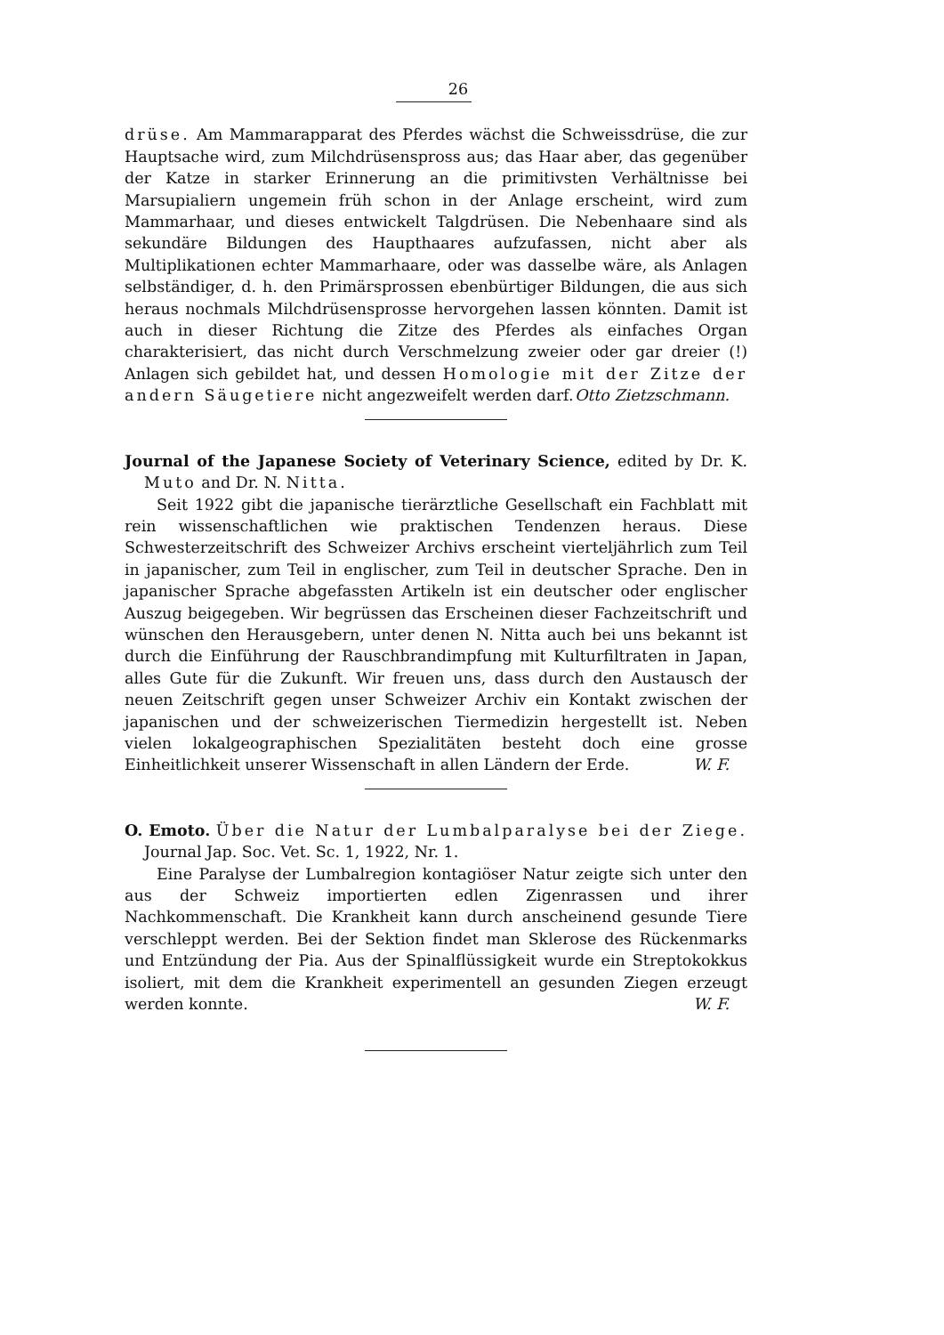26
drüse. Am Mammarapparat des Pferdes wächst die Schweissdrüse, die zur Hauptsache wird, zum Milchdrüsenspross aus; das Haar aber, das gegenüber der Katze in starker Erinnerung an die primitivsten Verhältnisse bei Marsupialiern ungemein früh schon in der Anlage erscheint, wird zum Mammarhaar, und dieses entwickelt Talgdrüsen. Die Nebenhaare sind als sekundäre Bildungen des Haupthaares aufzufassen, nicht aber als Multiplikationen echter Mammarhaare, oder was dasselbe wäre, als Anlagen selbständiger, d. h. den Primärsprossen ebenbürtiger Bildungen, die aus sich heraus nochmals Milchdrüsensprosse hervorgehen lassen könnten. Damit ist auch in dieser Richtung die Zitze des Pferdes als einfaches Organ charakterisiert, das nicht durch Verschmelzung zweier oder gar dreier (!) Anlagen sich gebildet hat, und dessen Homologie mit der Zitze der andern Säugetiere nicht angezweifelt werden darf. Otto Zietzschmann.
Journal of the Japanese Society of Veterinary Science, edited by Dr. K. Muto and Dr. N. Nitta.
Seit 1922 gibt die japanische tierärztliche Gesellschaft ein Fachblatt mit rein wissenschaftlichen wie praktischen Tendenzen heraus. Diese Schwesterzeitschrift des Schweizer Archivs erscheint vierteljährlich zum Teil in japanischer, zum Teil in englischer, zum Teil in deutscher Sprache. Den in japanischer Sprache abgefassten Artikeln ist ein deutscher oder englischer Auszug beigegeben. Wir begrüssen das Erscheinen dieser Fachzeitschrift und wünschen den Herausgebern, unter denen N. Nitta auch bei uns bekannt ist durch die Einführung der Rauschbrandimpfung mit Kulturfiltraten in Japan, alles Gute für die Zukunft. Wir freuen uns, dass durch den Austausch der neuen Zeitschrift gegen unser Schweizer Archiv ein Kontakt zwischen der japanischen und der schweizerischen Tiermedizin hergestellt ist. Neben vielen lokalgeographischen Spezialitäten besteht doch eine grosse Einheitlichkeit unserer Wissenschaft in allen Ländern der Erde. W. F.
O. Emoto. Über die Natur der Lumbalparalyse bei der Ziege. Journal Jap. Soc. Vet. Sc. 1, 1922, Nr. 1.
Eine Paralyse der Lumbalregion kontagiöser Natur zeigte sich unter den aus der Schweiz importierten edlen Zigenrassen und ihrer Nachkommenschaft. Die Krankheit kann durch anscheinend gesunde Tiere verschleppt werden. Bei der Sektion findet man Sklerose des Rückenmarks und Entzündung der Pia. Aus der Spinalflüssigkeit wurde ein Streptokokkus isoliert, mit dem die Krankheit experimentell an gesunden Ziegen erzeugt werden konnte. W. F.